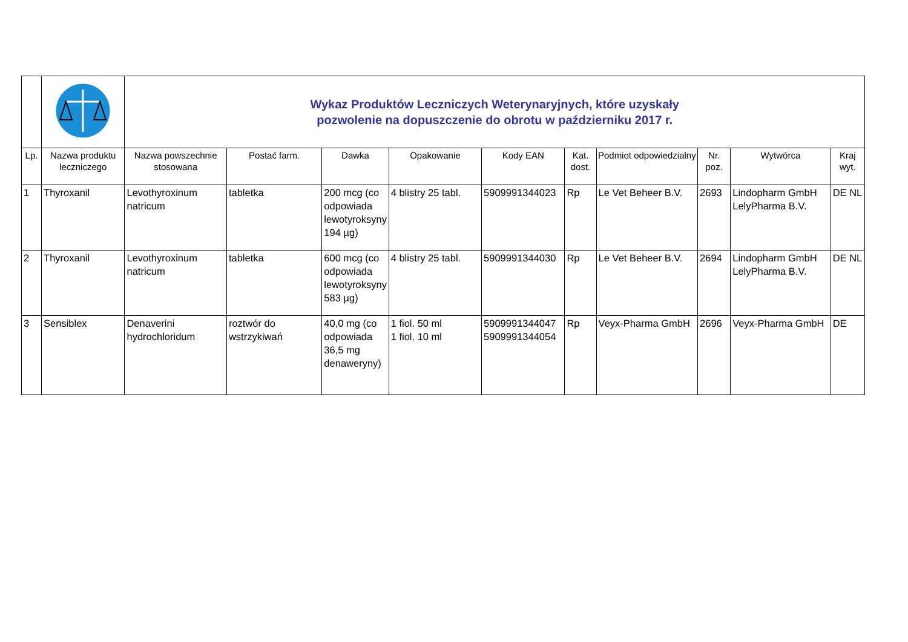| | | Wykaz Produktów Leczniczych Weterynaryjnych, które uzyskały pozwolenie na dopuszczenie do obrotu w październiku 2017 r. | | | | | | | | | |
| Lp. | Nazwa produktu leczniczego | Nazwa powszechnie stosowana | Postać farm. | Dawka | Opakowanie | Kody EAN | Kat. dost. | Podmiot odpowiedzialny | Nr. poz. | Wytwórca | Kraj wyt. |
| 1 | Thyroxanil | Levothyroxinum natricum | tabletka | 200 mcg (co odpowiada lewotyroksyny 194 µg) | 4 blistry 25 tabl. | 5909991344023 | Rp | Le Vet Beheer B.V. | 2693 | Lindopharm GmbH LelyPharma B.V. | DE NL |
| 2 | Thyroxanil | Levothyroxinum natricum | tabletka | 600 mcg (co odpowiada lewotyroksyny 583 µg) | 4 blistry 25 tabl. | 5909991344030 | Rp | Le Vet Beheer B.V. | 2694 | Lindopharm GmbH LelyPharma B.V. | DE NL |
| 3 | Sensiblex | Denaverini hydrochloridum | roztwór do wstrzykiwań | 40,0 mg (co odpowiada 36,5 mg denaweryny) | 1 fiol. 50 ml 1 fiol. 10 ml | 5909991344047 5909991344054 | Rp | Veyx-Pharma GmbH | 2696 | Veyx-Pharma GmbH | DE |